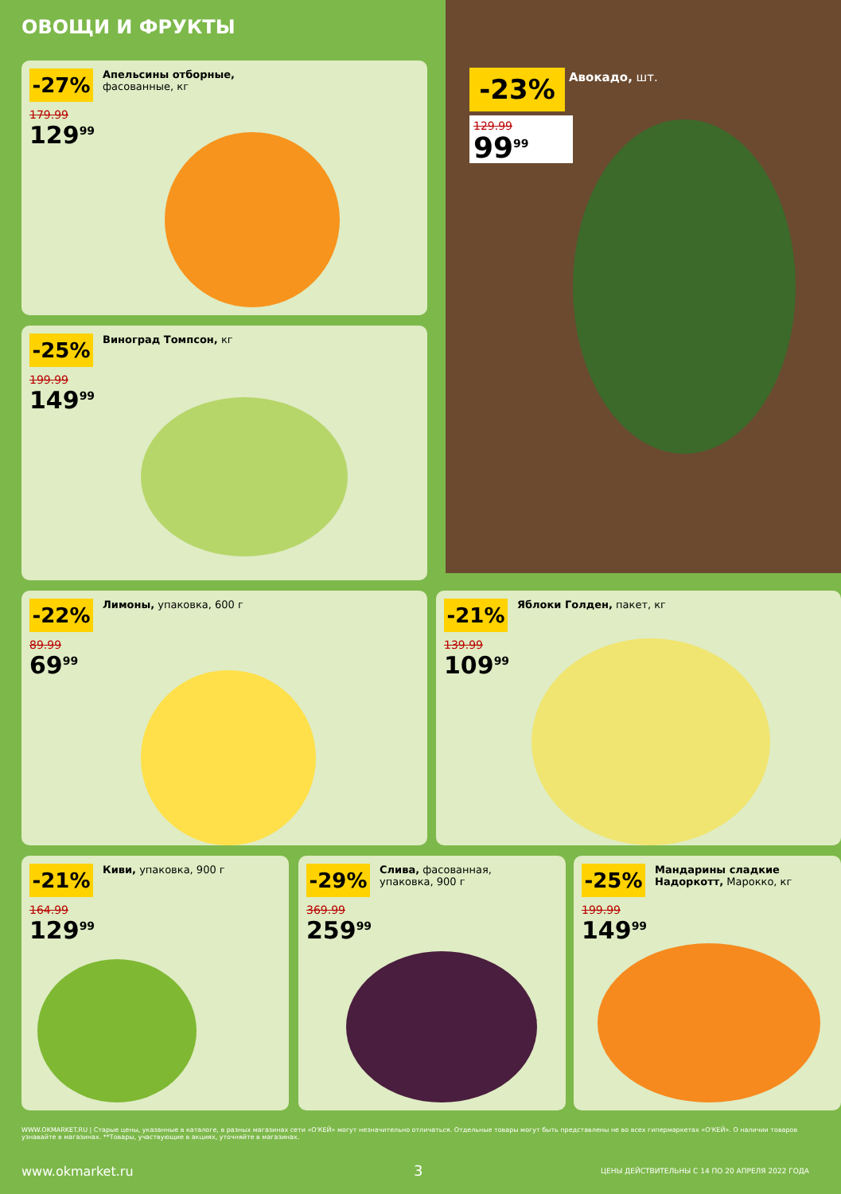ОВОЩИ И ФРУКТЫ
-27%
Апельсины отборные, фасованные, кг
179.99
129<sup>99</sup>
-25% Виноград Томпсон, кг
199.99
149<sup>99</sup>
-23% Авокадо, шт.
129.99
99<sup>99</sup>
-22% Лимоны, упаковка, 600 г
89.99
69<sup>99</sup>
-21% Яблоки Голден, пакет, кг
139.99
109<sup>99</sup>
-21% Киви, упаковка, 900 г
164.99
129<sup>99</sup>
-29%
Слива, фасованная, упаковка, 900 г
369.99
259<sup>99</sup>
-25%
Мандарины сладкие Надоркотт, Марокко, кг
199.99
149<sup>99</sup>
WWW.OKMARKET.RU | Старые цены, указанные в каталоге, в разных магазинах сети «О'КЕЙ» могут незначительно отличаться. Отдельные товары могут быть представлены не во всех гипермаркетах «О'КЕЙ». О наличии товаров узнавайте в магазинах. **Товары, участвующие в акциях, уточняйте в магазинах.
www.okmarket.ru 3
ЦЕНЫ ДЕЙСТВИТЕЛЬНЫ С 14 ПО 20 АПРЕЛЯ 2022 ГОДА